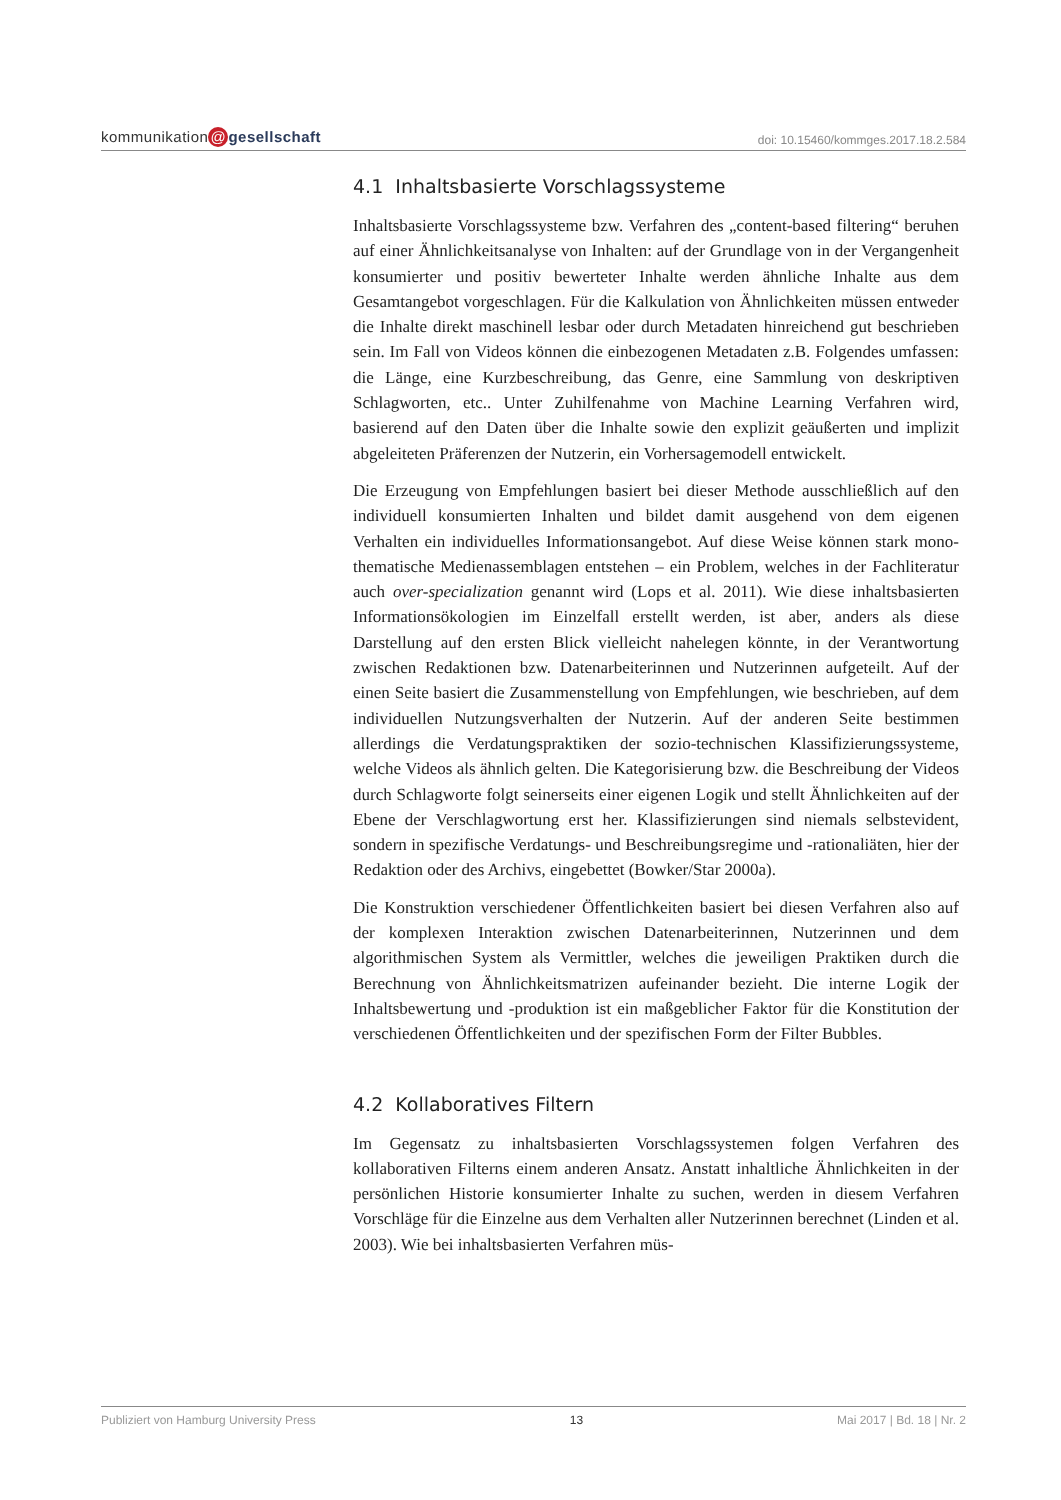kommunikation @ gesellschaft
doi: 10.15460/kommges.2017.18.2.584
4.1 Inhaltsbasierte Vorschlagssysteme
Inhaltsbasierte Vorschlagssysteme bzw. Verfahren des „content-based filtering“ beruhen auf einer Ähnlichkeitsanalyse von Inhalten: auf der Grundlage von in der Vergangenheit konsumierter und positiv bewerteter Inhalte werden ähnliche Inhalte aus dem Gesamtangebot vorgeschlagen. Für die Kalkulation von Ähnlichkeiten müssen entweder die Inhalte direkt maschinell lesbar oder durch Metadaten hinreichend gut beschrieben sein. Im Fall von Videos können die einbezogenen Metadaten z.B. Folgendes umfassen: die Länge, eine Kurzbeschreibung, das Genre, eine Sammlung von deskriptiven Schlagworten, etc.. Unter Zuhilfenahme von Machine Learning Verfahren wird, basierend auf den Daten über die Inhalte sowie den explizit geäußerten und implizit abgeleiteten Präferenzen der Nutzerin, ein Vorhersagemodell entwickelt.
Die Erzeugung von Empfehlungen basiert bei dieser Methode ausschließlich auf den individuell konsumierten Inhalten und bildet damit ausgehend von dem eigenen Verhalten ein individuelles Informationsangebot. Auf diese Weise können stark mono-thematische Medienassemblagen entstehen – ein Problem, welches in der Fachliteratur auch over-specialization genannt wird (Lops et al. 2011). Wie diese inhaltsbasierten Informationsökologien im Einzelfall erstellt werden, ist aber, anders als diese Darstellung auf den ersten Blick vielleicht nahelegen könnte, in der Verantwortung zwischen Redaktionen bzw. Datenarbeiterinnen und Nutzerinnen aufgeteilt. Auf der einen Seite basiert die Zusammenstellung von Empfehlungen, wie beschrieben, auf dem individuellen Nutzungsverhalten der Nutzerin. Auf der anderen Seite bestimmen allerdings die Verdatungspraktiken der sozio-technischen Klassifizierungssysteme, welche Videos als ähnlich gelten. Die Kategorisierung bzw. die Beschreibung der Videos durch Schlagworte folgt seinerseits einer eigenen Logik und stellt Ähnlichkeiten auf der Ebene der Verschlagwortung erst her. Klassifizierungen sind niemals selbstevident, sondern in spezifische Verdatungs- und Beschreibungsregime und -rationaliäten, hier der Redaktion oder des Archivs, eingebettet (Bowker/Star 2000a).
Die Konstruktion verschiedener Öffentlichkeiten basiert bei diesen Verfahren also auf der komplexen Interaktion zwischen Datenarbeiterinnen, Nutzerinnen und dem algorithmischen System als Vermittler, welches die jeweiligen Praktiken durch die Berechnung von Ähnlichkeitsmatrizen aufeinander bezieht. Die interne Logik der Inhaltsbewertung und -produktion ist ein maßgeblicher Faktor für die Konstitution der verschiedenen Öffentlichkeiten und der spezifischen Form der Filter Bubbles.
4.2 Kollaboratives Filtern
Im Gegensatz zu inhaltsbasierten Vorschlagssystemen folgen Verfahren des kollaborativen Filterns einem anderen Ansatz. Anstatt inhaltliche Ähnlichkeiten in der persönlichen Historie konsumierter Inhalte zu suchen, werden in diesem Verfahren Vorschläge für die Einzelne aus dem Verhalten aller Nutzerinnen berechnet (Linden et al. 2003). Wie bei inhaltsbasierten Verfahren müs-
Publiziert von Hamburg University Press 13 Mai 2017 | Bd. 18 | Nr. 2